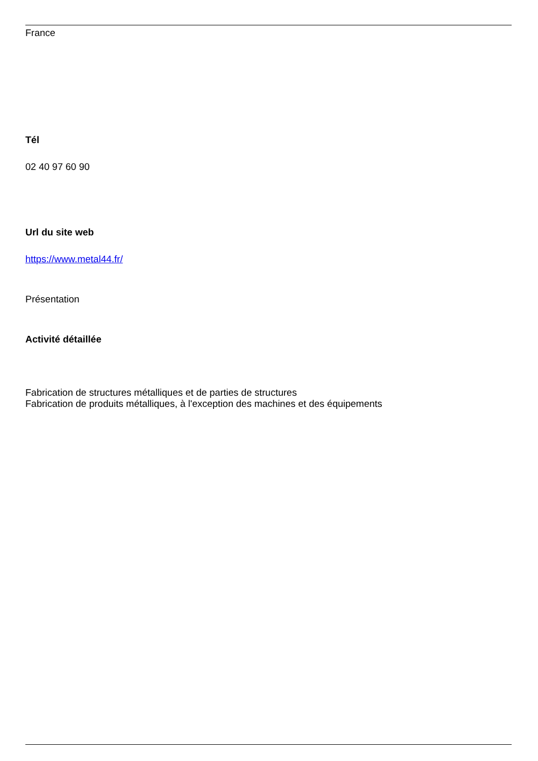France
Tél
02 40 97 60 90
Url du site web
https://www.metal44.fr/
Présentation
Activité détaillée
Fabrication de structures métalliques et de parties de structures
Fabrication de produits métalliques, à l'exception des machines et des équipements